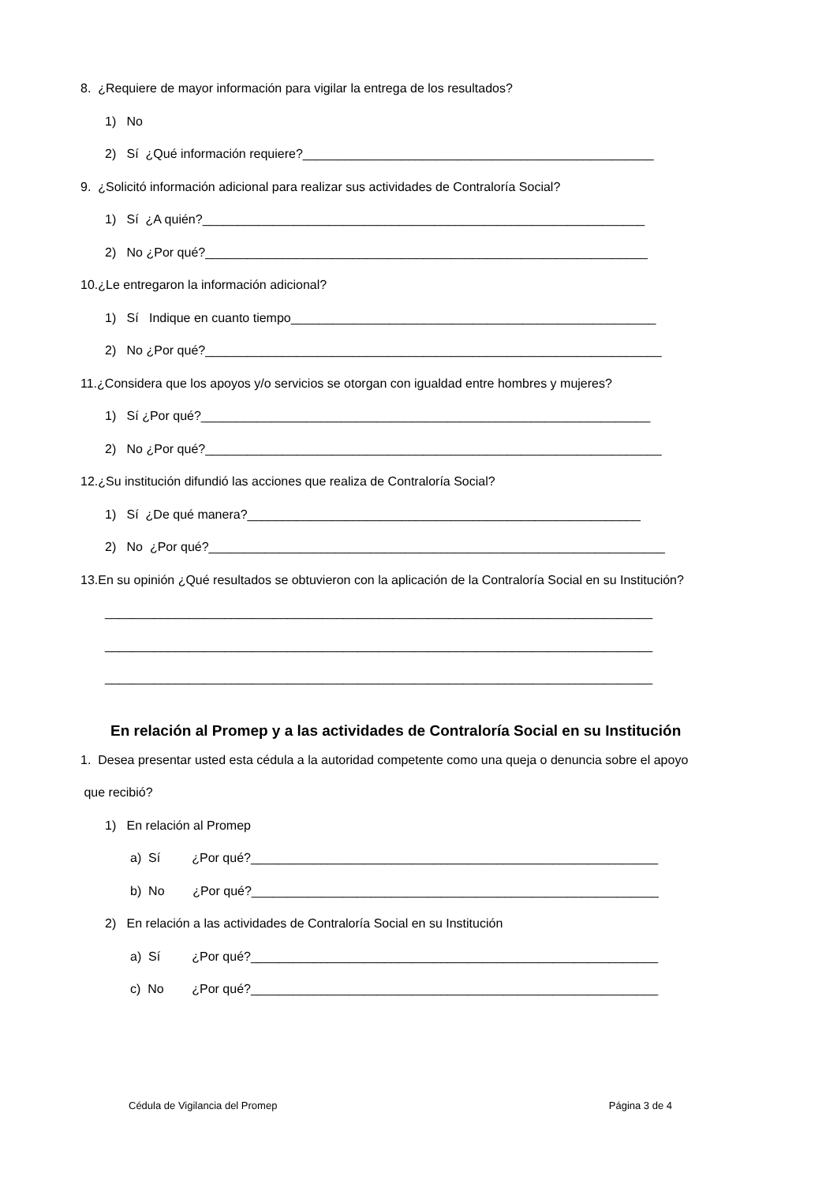8. ¿Requiere de mayor información para vigilar la entrega de los resultados?
1) No
2) Sí ¿Qué información requiere?__________________________________________________
9. ¿Solicitó información adicional para realizar sus actividades de Contraloría Social?
1) Sí ¿A quién?_______________________________________________________________
2) No ¿Por qué?_______________________________________________________________
10.¿Le entregaron la información adicional?
1) Sí Indique en cuanto tiempo____________________________________________________
2) No ¿Por qué?_________________________________________________________________
11.¿Considera que los apoyos y/o servicios se otorgan con igualdad entre hombres y mujeres?
1) Sí ¿Por qué?________________________________________________________________
2) No ¿Por qué?_________________________________________________________________
12.¿Su institución difundió las acciones que realiza de Contraloría Social?
1) Sí ¿De qué manera?________________________________________________________
2) No ¿Por qué?_________________________________________________________________
13.En su opinión ¿Qué resultados se obtuvieron con la aplicación de la Contraloría Social en su Institución?
______________________________________________________________________________
______________________________________________________________________________
______________________________________________________________________________
En relación al Promep y a las actividades de Contraloría Social en su Institución
1. Desea presentar usted esta cédula a la autoridad competente como una queja o denuncia sobre el apoyo
que recibió?
1) En relación al Promep
a) Sí ¿Por qué?__________________________________________________________
b) No ¿Por qué?__________________________________________________________
2) En relación a las actividades de Contraloría Social en su Institución
a) Sí ¿Por qué?__________________________________________________________
c) No ¿Por qué?__________________________________________________________
Cédula de Vigilancia del Promep Página 3 de 4